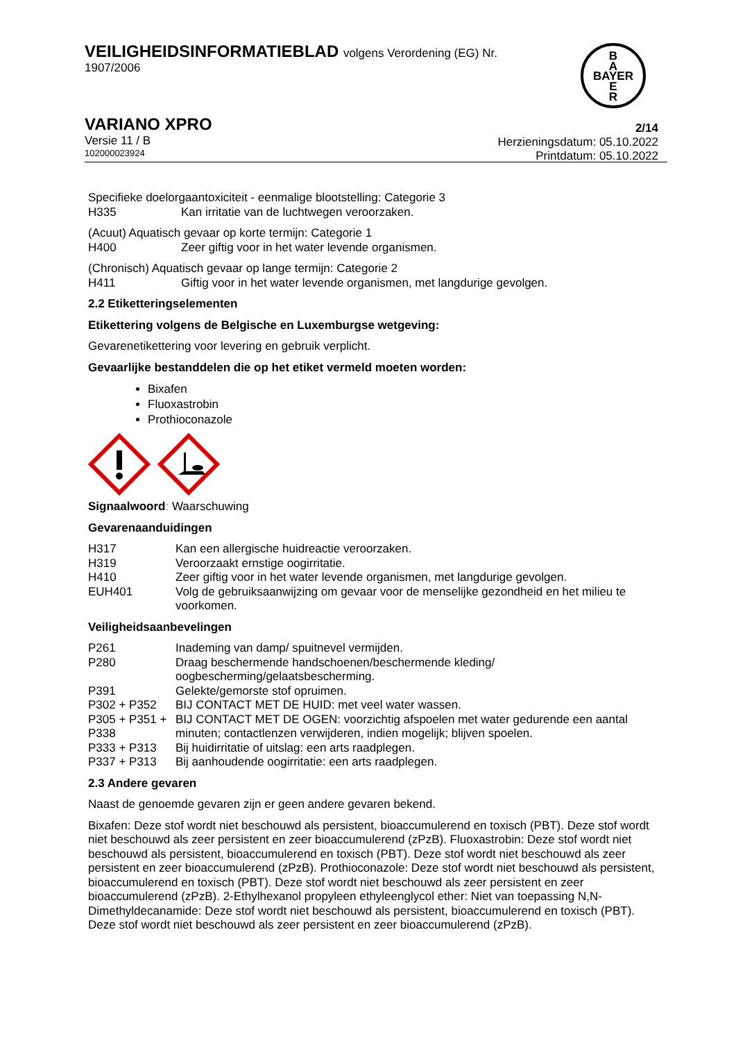VEILIGHEIDSINFORMATIEBLAD volgens Verordening (EG) Nr.
1907/2006
B
A
BAYER
E
R
VARIANO XPRO
Versie 11 / B
102000023924
2/14
Herzieningsdatum: 05.10.2022
Printdatum: 05.10.2022
| Specifieke doelorgaantoxiciteit - eenmalige blootstelling: Categorie 3 | |
| H335 | Kan irritatie van de luchtwegen veroorzaken. |
| (Acuut) Aquatisch gevaar op korte termijn: Categorie 1 | |
| H400 | Zeer giftig voor in het water levende organismen. |
| (Chronisch) Aquatisch gevaar op lange termijn: Categorie 2 | |
| H411 | Giftig voor in het water levende organismen, met langdurige gevolgen. |
2.2 Etiketteringselementen
Etikettering volgens de Belgische en Luxemburgse wetgeving:
Gevarenetikettering voor levering en gebruik verplicht.
Gevaarlijke bestanddelen die op het etiket vermeld moeten worden:
Bixafen
Fluoxastrobin
Prothioconazole
Signaalwoord: Waarschuwing
Gevarenaanduidingen
| H317 | Kan een allergische huidreactie veroorzaken. |
| H319 | Veroorzaakt ernstige oogirritatie. |
| H410 | Zeer giftig voor in het water levende organismen, met langdurige gevolgen. |
| EUH401 | Volg de gebruiksaanwijzing om gevaar voor de menselijke gezondheid en het milieu te voorkomen. |
Veiligheidsaanbevelingen
| P261 | Inademing van damp/ spuitnevel vermijden. |
| P280 | Draag beschermende handschoenen/beschermende kleding/ oogbescherming/gelaatsbescherming. |
| P391 | Gelekte/gemorste stof opruimen. |
| P302 + P352 | BIJ CONTACT MET DE HUID: met veel water wassen. |
| P305 + P351 + P338 | BIJ CONTACT MET DE OGEN: voorzichtig afspoelen met water gedurende een aantal minuten; contactlenzen verwijderen, indien mogelijk; blijven spoelen. |
| P333 + P313 | Bij huidirritatie of uitslag: een arts raadplegen. |
| P337 + P313 | Bij aanhoudende oogirritatie: een arts raadplegen. |
2.3 Andere gevaren
Naast de genoemde gevaren zijn er geen andere gevaren bekend.
Bixafen: Deze stof wordt niet beschouwd als persistent, bioaccumulerend en toxisch (PBT). Deze stof wordt niet beschouwd als zeer persistent en zeer bioaccumulerend (zPzB). Fluoxastrobin: Deze stof wordt niet beschouwd als persistent, bioaccumulerend en toxisch (PBT). Deze stof wordt niet beschouwd als zeer persistent en zeer bioaccumulerend (zPzB). Prothioconazole: Deze stof wordt niet beschouwd als persistent, bioaccumulerend en toxisch (PBT). Deze stof wordt niet beschouwd als zeer persistent en zeer bioaccumulerend (zPzB). 2-Ethylhexanol propyleen ethyleenglycol ether: Niet van toepassing N,N-Dimethyldecanamide: Deze stof wordt niet beschouwd als persistent, bioaccumulerend en toxisch (PBT). Deze stof wordt niet beschouwd als zeer persistent en zeer bioaccumulerend (zPzB).